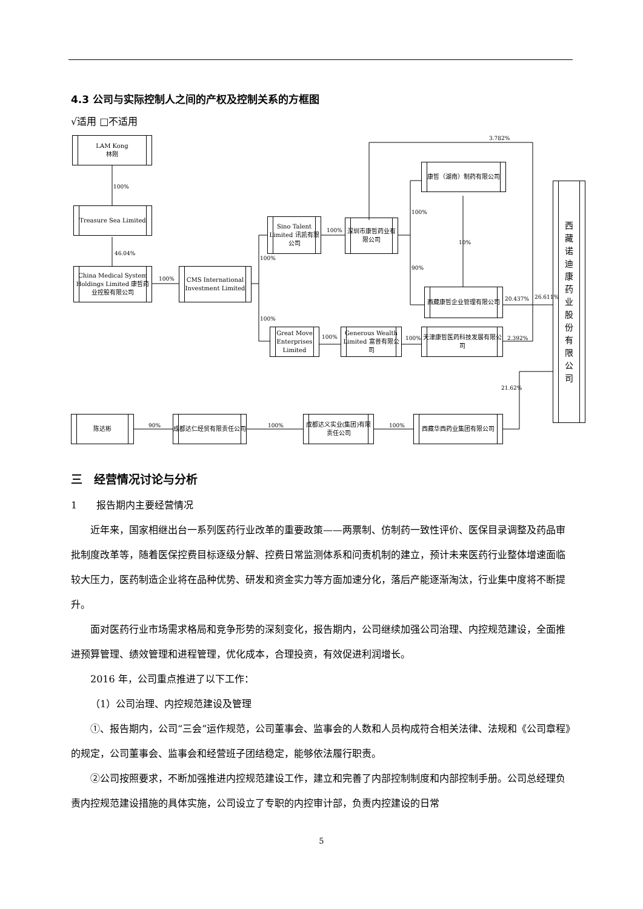4.3 公司与实际控制人之间的产权及控制关系的方框图
√适用 □不适用
LAM Kong
林刚
100%
Treasure Sea Limited
46.04%
China Medical System Holdings Limited 康哲药业控股有限公司
100%
CMS International Investment Limited
Sino Talent Limited 讯凯有限公司
100%
100%
100%
深圳市康哲药业有限公司
3.782%
康哲（湖南）制药有限公司
100%
10%
90%
西藏康哲企业管理有限公司
20.437% 26.611%
Great Move Enterprises Limited
100%
Generous Wealth Limited 富普有限公司
100%
天津康哲医药科技发展有限公司
2.392%
21.62%
西藏诺迪康药业股份有限公司
陈达彬
90%
成都达仁经贸有限责任公司
100%
成都达义实业(集团)有限责任公司
100%
西藏华西药业集团有限公司
三　经营情况讨论与分析
1　　报告期内主要经营情况
近年来，国家相继出台一系列医药行业改革的重要政策——两票制、仿制药一致性评价、医保目录调整及药品审批制度改革等，随着医保控费目标逐级分解、控费日常监测体系和问责机制的建立，预计未来医药行业整体增速面临较大压力，医药制造企业将在品种优势、研发和资金实力等方面加速分化，落后产能逐渐淘汰，行业集中度将不断提升。
面对医药行业市场需求格局和竞争形势的深刻变化，报告期内，公司继续加强公司治理、内控规范建设，全面推进预算管理、绩效管理和进程管理，优化成本，合理投资，有效促进利润增长。
2016 年，公司重点推进了以下工作：
（1）公司治理、内控规范建设及管理
①、报告期内，公司“三会”运作规范，公司董事会、监事会的人数和人员构成符合相关法律、法规和《公司章程》的规定，公司董事会、监事会和经营班子团结稳定，能够依法履行职责。
②公司按照要求，不断加强推进内控规范建设工作，建立和完善了内部控制制度和内部控制手册。公司总经理负责内控规范建设措施的具体实施，公司设立了专职的内控审计部，负责内控建设的日常
5